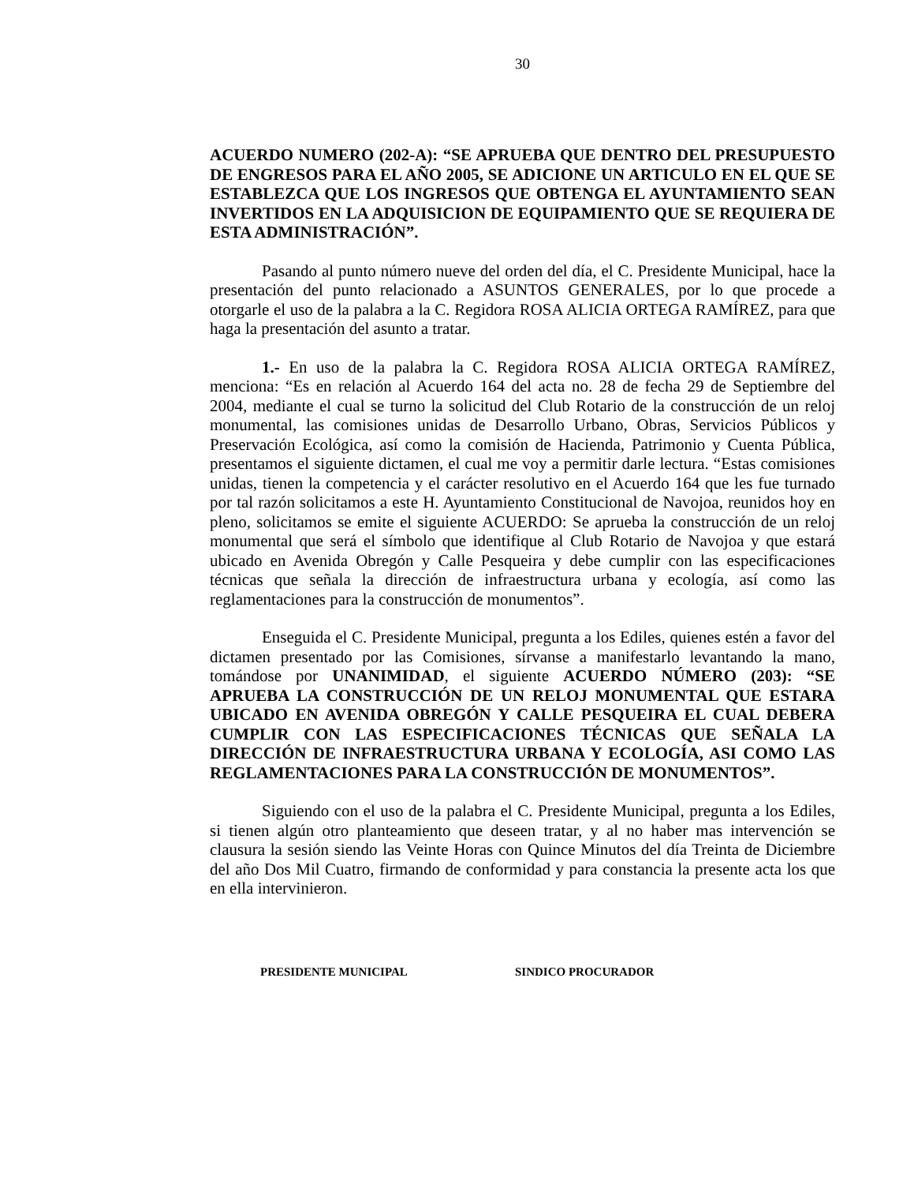30
ACUERDO NUMERO (202-A): “SE APRUEBA QUE DENTRO DEL PRESUPUESTO DE ENGRESOS PARA EL AÑO 2005, SE ADICIONE UN ARTICULO EN EL QUE SE ESTABLEZCA QUE LOS INGRESOS QUE OBTENGA EL AYUNTAMIENTO SEAN INVERTIDOS EN LA ADQUISICION DE EQUIPAMIENTO QUE SE REQUIERA DE ESTA ADMINISTRACIÓN”.
Pasando al punto número nueve del orden del día, el C. Presidente Municipal, hace la presentación del punto relacionado a ASUNTOS GENERALES, por lo que procede a otorgarle el uso de la palabra a la C. Regidora ROSA ALICIA ORTEGA RAMÍREZ, para que haga la presentación del asunto a tratar.
1.- En uso de la palabra la C. Regidora ROSA ALICIA ORTEGA RAMÍREZ, menciona: “Es en relación al Acuerdo 164 del acta no. 28 de fecha 29 de Septiembre del 2004, mediante el cual se turno la solicitud del Club Rotario de la construcción de un reloj monumental, las comisiones unidas de Desarrollo Urbano, Obras, Servicios Públicos y Preservación Ecológica, así como la comisión de Hacienda, Patrimonio y Cuenta Pública, presentamos el siguiente dictamen, el cual me voy a permitir darle lectura. “Estas comisiones unidas, tienen la competencia y el carácter resolutivo en el Acuerdo 164 que les fue turnado por tal razón solicitamos a este H. Ayuntamiento Constitucional de Navojoa, reunidos hoy en pleno, solicitamos se emite el siguiente ACUERDO: Se aprueba la construcción de un reloj monumental que será el símbolo que identifique al Club Rotario de Navojoa y que estará ubicado en Avenida Obregón y Calle Pesqueira y debe cumplir con las especificaciones técnicas que señala la dirección de infraestructura urbana y ecología, así como las reglamentaciones para la construcción de monumentos”.
Enseguida el C. Presidente Municipal, pregunta a los Ediles, quienes estén a favor del dictamen presentado por las Comisiones, sírvanse a manifestarlo levantando la mano, tomándose por UNANIMIDAD, el siguiente ACUERDO NÚMERO (203): “SE APRUEBA LA CONSTRUCCIÓN DE UN RELOJ MONUMENTAL QUE ESTARA UBICADO EN AVENIDA OBREGÓN Y CALLE PESQUEIRA EL CUAL DEBERA CUMPLIR CON LAS ESPECIFICACIONES TÉCNICAS QUE SEÑALA LA DIRECCIÓN DE INFRAESTRUCTURA URBANA Y ECOLOGÍA, ASI COMO LAS REGLAMENTACIONES PARA LA CONSTRUCCIÓN DE MONUMENTOS”.
Siguiendo con el uso de la palabra el C. Presidente Municipal, pregunta a los Ediles, si tienen algún otro planteamiento que deseen tratar, y al no haber mas intervención se clausura la sesión siendo las Veinte Horas con Quince Minutos del día Treinta de Diciembre del año Dos Mil Cuatro, firmando de conformidad y para constancia la presente acta los que en ella intervinieron.
PRESIDENTE MUNICIPAL SINDICO PROCURADOR